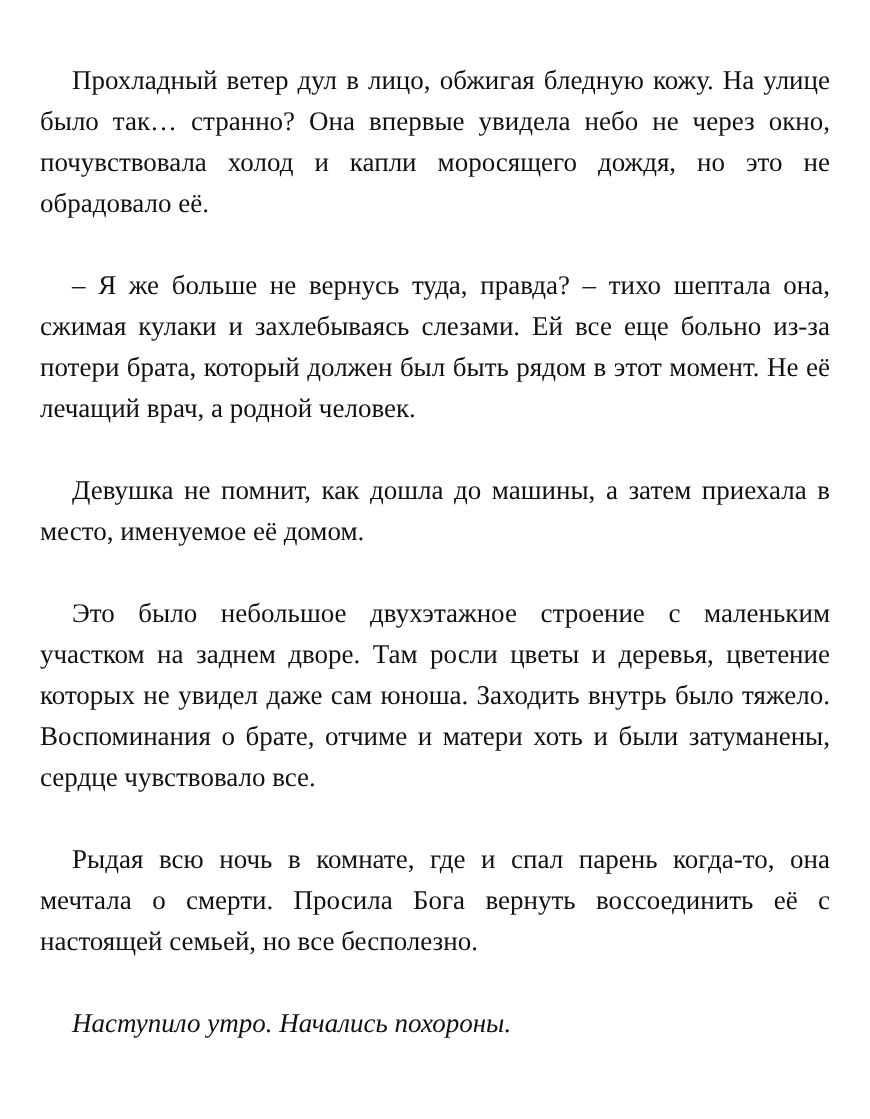Прохладный ветер дул в лицо, обжигая бледную кожу. На улице было так… странно? Она впервые увидела небо не через окно, почувствовала холод и капли моросящего дождя, но это не обрадовало её.
– Я же больше не вернусь туда, правда? – тихо шептала она, сжимая кулаки и захлебываясь слезами. Ей все еще больно из-за потери брата, который должен был быть рядом в этот момент. Не её лечащий врач, а родной человек.
Девушка не помнит, как дошла до машины, а затем приехала в место, именуемое её домом.
Это было небольшое двухэтажное строение с маленьким участком на заднем дворе. Там росли цветы и деревья, цветение которых не увидел даже сам юноша. Заходить внутрь было тяжело. Воспоминания о брате, отчиме и матери хоть и были затуманены, сердце чувствовало все.
Рыдая всю ночь в комнате, где и спал парень когда-то, она мечтала о смерти. Просила Бога вернуть воссоединить её с настоящей семьей, но все бесполезно.
Наступило утро. Начались похороны.